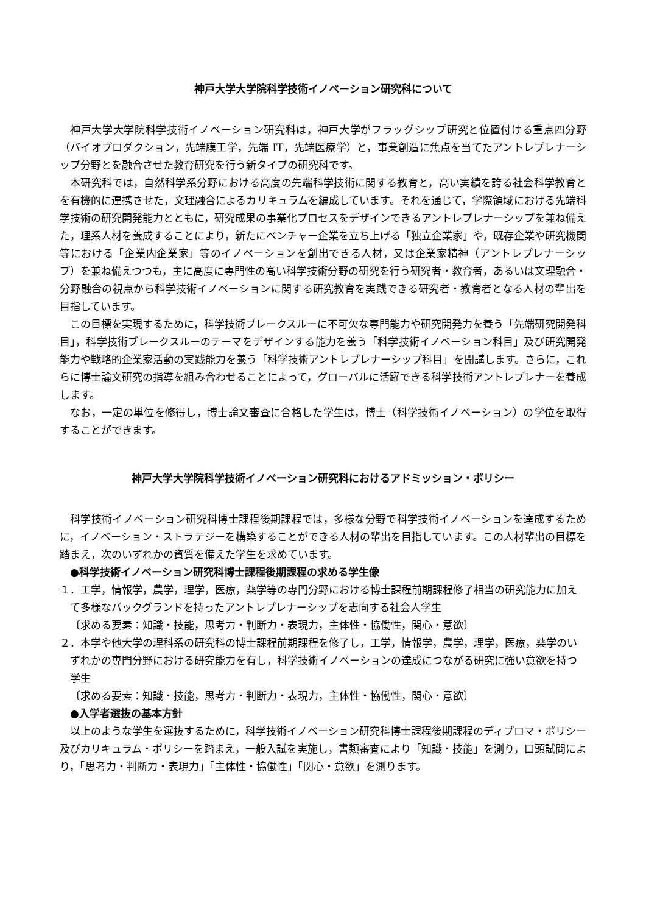神戸大学大学院科学技術イノベーション研究科について
神戸大学大学院科学技術イノベーション研究科は，神戸大学がフラッグシップ研究と位置付ける重点四分野（バイオプロダクション，先端膜工学，先端 IT，先端医療学）と，事業創造に焦点を当てたアントレプレナーシップ分野とを融合させた教育研究を行う新タイプの研究科です。
本研究科では，自然科学系分野における高度の先端科学技術に関する教育と，高い実績を誇る社会科学教育とを有機的に連携させた，文理融合によるカリキュラムを編成しています。それを通じて，学際領域における先端科学技術の研究開発能力とともに，研究成果の事業化プロセスをデザインできるアントレプレナーシップを兼ね備えた，理系人材を養成することにより，新たにベンチャー企業を立ち上げる「独立企業家」や，既存企業や研究機関等における「企業内企業家」等のイノベーションを創出できる人材，又は企業家精神（アントレプレナーシップ）を兼ね備えつつも，主に高度に専門性の高い科学技術分野の研究を行う研究者・教育者，あるいは文理融合・分野融合の視点から科学技術イノベーションに関する研究教育を実践できる研究者・教育者となる人材の輩出を目指しています。
この目標を実現するために，科学技術ブレークスルーに不可欠な専門能力や研究開発力を養う「先端研究開発科目」，科学技術ブレークスルーのテーマをデザインする能力を養う「科学技術イノベーション科目」及び研究開発能力や戦略的企業家活動の実践能力を養う「科学技術アントレプレナーシップ科目」を開講します。さらに，これらに博士論文研究の指導を組み合わせることによって，グローバルに活躍できる科学技術アントレプレナーを養成します。
なお，一定の単位を修得し，博士論文審査に合格した学生は，博士（科学技術イノベーション）の学位を取得することができます。
神戸大学大学院科学技術イノベーション研究科におけるアドミッション・ポリシー
科学技術イノベーション研究科博士課程後期課程では，多様な分野で科学技術イノベーションを達成するために，イノベーション・ストラテジーを構築することができる人材の輩出を目指しています。この人材輩出の目標を踏まえ，次のいずれかの資質を備えた学生を求めています。
●科学技術イノベーション研究科博士課程後期課程の求める学生像
１．工学，情報学，農学，理学，医療，薬学等の専門分野における博士課程前期課程修了相当の研究能力に加えて多様なバックグランドを持ったアントレプレナーシップを志向する社会人学生
〔求める要素：知識・技能，思考力・判断力・表現力，主体性・協働性，関心・意欲〕
２．本学や他大学の理科系の研究科の博士課程前期課程を修了し，工学，情報学，農学，理学，医療，薬学のいずれかの専門分野における研究能力を有し，科学技術イノベーションの達成につながる研究に強い意欲を持つ学生
〔求める要素：知識・技能，思考力・判断力・表現力，主体性・協働性，関心・意欲〕
●入学者選抜の基本方針
以上のような学生を選抜するために，科学技術イノベーション研究科博士課程後期課程のディプロマ・ポリシー及びカリキュラム・ポリシーを踏まえ，一般入試を実施し，書類審査により「知識・技能」を測り，口頭試問により，「思考力・判断力・表現力」「主体性・協働性」「関心・意欲」を測ります。